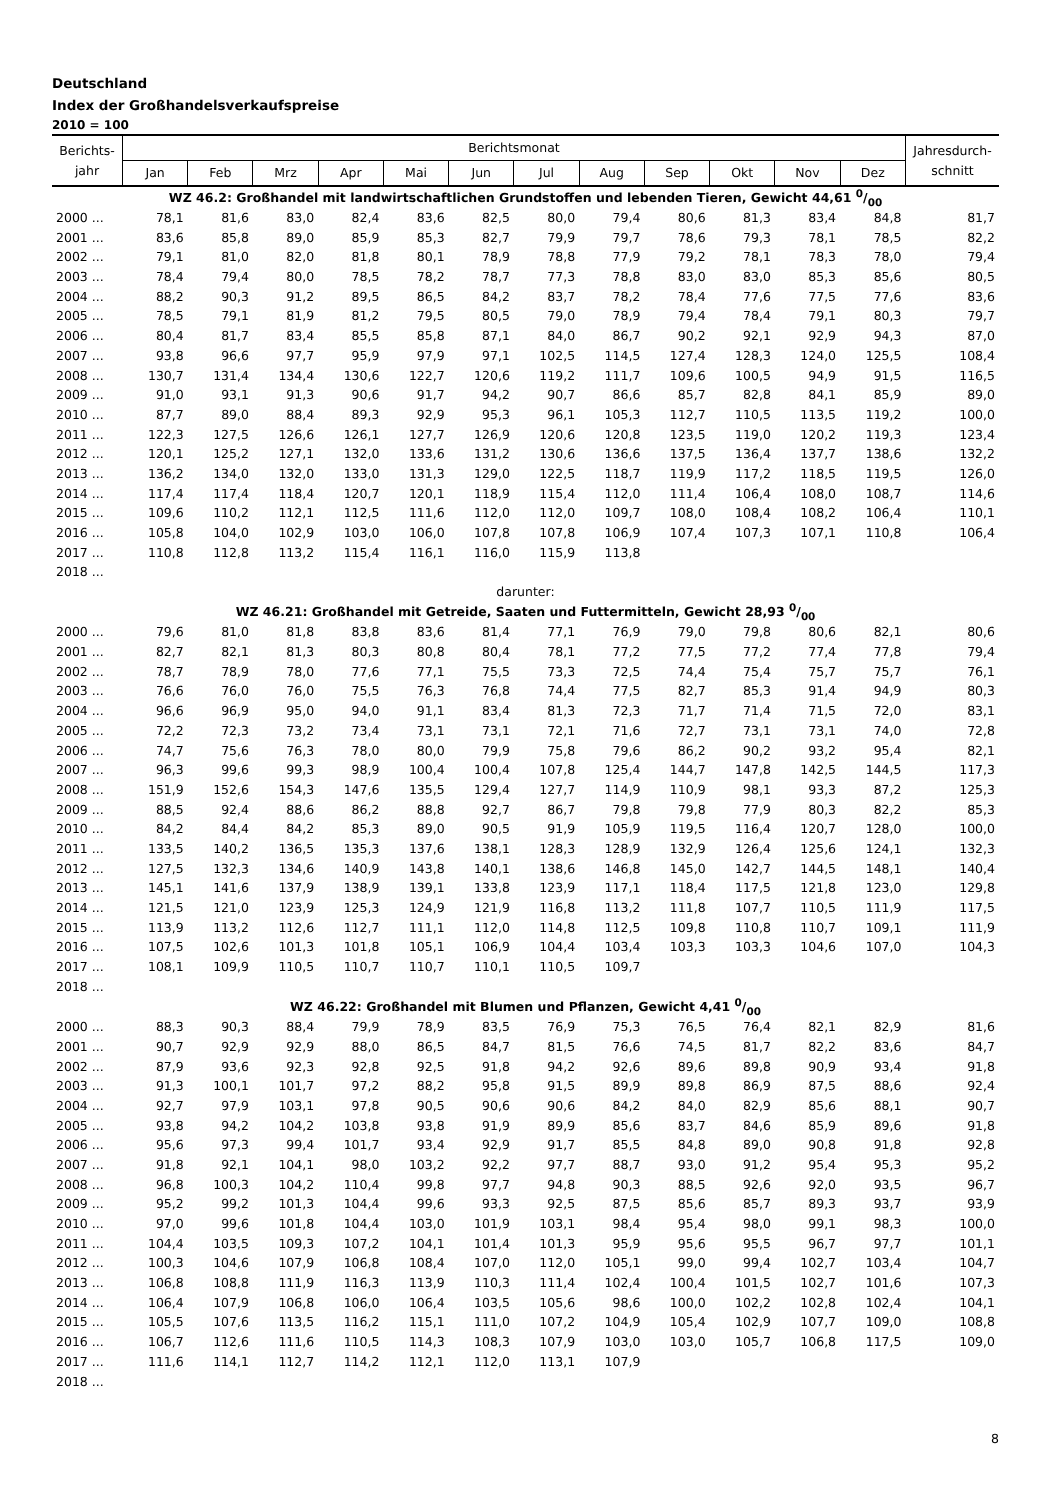Deutschland
Index der Großhandelsverkaufspreise
2010 = 100
| Berichts- jahr | Berichtsmonat | | | | | | | | | | | | Jahresdurch- schnitt |
| --- | --- | --- | --- | --- | --- | --- | --- | --- | --- | --- | --- | --- | --- |
| | Jan | Feb | Mrz | Apr | Mai | Jun | Jul | Aug | Sep | Okt | Nov | Dez | |
| WZ 46.2: Großhandel mit landwirtschaftlichen Grundstoffen und lebenden Tieren, Gewicht 44,61 0/00 | | | | | | | | | | | | | |
| 2000 ... | 78,1 | 81,6 | 83,0 | 82,4 | 83,6 | 82,5 | 80,0 | 79,4 | 80,6 | 81,3 | 83,4 | 84,8 | 81,7 |
| 2001 ... | 83,6 | 85,8 | 89,0 | 85,9 | 85,3 | 82,7 | 79,9 | 79,7 | 78,6 | 79,3 | 78,1 | 78,5 | 82,2 |
| 2002 ... | 79,1 | 81,0 | 82,0 | 81,8 | 80,1 | 78,9 | 78,8 | 77,9 | 79,2 | 78,1 | 78,3 | 78,0 | 79,4 |
| 2003 ... | 78,4 | 79,4 | 80,0 | 78,5 | 78,2 | 78,7 | 77,3 | 78,8 | 83,0 | 83,0 | 85,3 | 85,6 | 80,5 |
| 2004 ... | 88,2 | 90,3 | 91,2 | 89,5 | 86,5 | 84,2 | 83,7 | 78,2 | 78,4 | 77,6 | 77,5 | 77,6 | 83,6 |
| 2005 ... | 78,5 | 79,1 | 81,9 | 81,2 | 79,5 | 80,5 | 79,0 | 78,9 | 79,4 | 78,4 | 79,1 | 80,3 | 79,7 |
| 2006 ... | 80,4 | 81,7 | 83,4 | 85,5 | 85,8 | 87,1 | 84,0 | 86,7 | 90,2 | 92,1 | 92,9 | 94,3 | 87,0 |
| 2007 ... | 93,8 | 96,6 | 97,7 | 95,9 | 97,9 | 97,1 | 102,5 | 114,5 | 127,4 | 128,3 | 124,0 | 125,5 | 108,4 |
| 2008 ... | 130,7 | 131,4 | 134,4 | 130,6 | 122,7 | 120,6 | 119,2 | 111,7 | 109,6 | 100,5 | 94,9 | 91,5 | 116,5 |
| 2009 ... | 91,0 | 93,1 | 91,3 | 90,6 | 91,7 | 94,2 | 90,7 | 86,6 | 85,7 | 82,8 | 84,1 | 85,9 | 89,0 |
| 2010 ... | 87,7 | 89,0 | 88,4 | 89,3 | 92,9 | 95,3 | 96,1 | 105,3 | 112,7 | 110,5 | 113,5 | 119,2 | 100,0 |
| 2011 ... | 122,3 | 127,5 | 126,6 | 126,1 | 127,7 | 126,9 | 120,6 | 120,8 | 123,5 | 119,0 | 120,2 | 119,3 | 123,4 |
| 2012 ... | 120,1 | 125,2 | 127,1 | 132,0 | 133,6 | 131,2 | 130,6 | 136,6 | 137,5 | 136,4 | 137,7 | 138,6 | 132,2 |
| 2013 ... | 136,2 | 134,0 | 132,0 | 133,0 | 131,3 | 129,0 | 122,5 | 118,7 | 119,9 | 117,2 | 118,5 | 119,5 | 126,0 |
| 2014 ... | 117,4 | 117,4 | 118,4 | 120,7 | 120,1 | 118,9 | 115,4 | 112,0 | 111,4 | 106,4 | 108,0 | 108,7 | 114,6 |
| 2015 ... | 109,6 | 110,2 | 112,1 | 112,5 | 111,6 | 112,0 | 112,0 | 109,7 | 108,0 | 108,4 | 108,2 | 106,4 | 110,1 |
| 2016 ... | 105,8 | 104,0 | 102,9 | 103,0 | 106,0 | 107,8 | 107,8 | 106,9 | 107,4 | 107,3 | 107,1 | 110,8 | 106,4 |
| 2017 ... | 110,8 | 112,8 | 113,2 | 115,4 | 116,1 | 116,0 | 115,9 | 113,8 | | | | | |
| 2018 ... | | | | | | | | | | | | | |
| darunter: | | | | | | | | | | | | | |
| WZ 46.21: Großhandel mit Getreide, Saaten und Futtermitteln, Gewicht 28,93 0/00 | | | | | | | | | | | | | |
| 2000 ... | 79,6 | 81,0 | 81,8 | 83,8 | 83,6 | 81,4 | 77,1 | 76,9 | 79,0 | 79,8 | 80,6 | 82,1 | 80,6 |
| 2001 ... | 82,7 | 82,1 | 81,3 | 80,3 | 80,8 | 80,4 | 78,1 | 77,2 | 77,5 | 77,2 | 77,4 | 77,8 | 79,4 |
| 2002 ... | 78,7 | 78,9 | 78,0 | 77,6 | 77,1 | 75,5 | 73,3 | 72,5 | 74,4 | 75,4 | 75,7 | 75,7 | 76,1 |
| 2003 ... | 76,6 | 76,0 | 76,0 | 75,5 | 76,3 | 76,8 | 74,4 | 77,5 | 82,7 | 85,3 | 91,4 | 94,9 | 80,3 |
| 2004 ... | 96,6 | 96,9 | 95,0 | 94,0 | 91,1 | 83,4 | 81,3 | 72,3 | 71,7 | 71,4 | 71,5 | 72,0 | 83,1 |
| 2005 ... | 72,2 | 72,3 | 73,2 | 73,4 | 73,1 | 73,1 | 72,1 | 71,6 | 72,7 | 73,1 | 73,1 | 74,0 | 72,8 |
| 2006 ... | 74,7 | 75,6 | 76,3 | 78,0 | 80,0 | 79,9 | 75,8 | 79,6 | 86,2 | 90,2 | 93,2 | 95,4 | 82,1 |
| 2007 ... | 96,3 | 99,6 | 99,3 | 98,9 | 100,4 | 100,4 | 107,8 | 125,4 | 144,7 | 147,8 | 142,5 | 144,5 | 117,3 |
| 2008 ... | 151,9 | 152,6 | 154,3 | 147,6 | 135,5 | 129,4 | 127,7 | 114,9 | 110,9 | 98,1 | 93,3 | 87,2 | 125,3 |
| 2009 ... | 88,5 | 92,4 | 88,6 | 86,2 | 88,8 | 92,7 | 86,7 | 79,8 | 79,8 | 77,9 | 80,3 | 82,2 | 85,3 |
| 2010 ... | 84,2 | 84,4 | 84,2 | 85,3 | 89,0 | 90,5 | 91,9 | 105,9 | 119,5 | 116,4 | 120,7 | 128,0 | 100,0 |
| 2011 ... | 133,5 | 140,2 | 136,5 | 135,3 | 137,6 | 138,1 | 128,3 | 128,9 | 132,9 | 126,4 | 125,6 | 124,1 | 132,3 |
| 2012 ... | 127,5 | 132,3 | 134,6 | 140,9 | 143,8 | 140,1 | 138,6 | 146,8 | 145,0 | 142,7 | 144,5 | 148,1 | 140,4 |
| 2013 ... | 145,1 | 141,6 | 137,9 | 138,9 | 139,1 | 133,8 | 123,9 | 117,1 | 118,4 | 117,5 | 121,8 | 123,0 | 129,8 |
| 2014 ... | 121,5 | 121,0 | 123,9 | 125,3 | 124,9 | 121,9 | 116,8 | 113,2 | 111,8 | 107,7 | 110,5 | 111,9 | 117,5 |
| 2015 ... | 113,9 | 113,2 | 112,6 | 112,7 | 111,1 | 112,0 | 114,8 | 112,5 | 109,8 | 110,8 | 110,7 | 109,1 | 111,9 |
| 2016 ... | 107,5 | 102,6 | 101,3 | 101,8 | 105,1 | 106,9 | 104,4 | 103,4 | 103,3 | 103,3 | 104,6 | 107,0 | 104,3 |
| 2017 ... | 108,1 | 109,9 | 110,5 | 110,7 | 110,7 | 110,1 | 110,5 | 109,7 | | | | | |
| 2018 ... | | | | | | | | | | | | | |
| WZ 46.22: Großhandel mit Blumen und Pflanzen, Gewicht 4,41 0/00 | | | | | | | | | | | | | |
| 2000 ... | 88,3 | 90,3 | 88,4 | 79,9 | 78,9 | 83,5 | 76,9 | 75,3 | 76,5 | 76,4 | 82,1 | 82,9 | 81,6 |
| 2001 ... | 90,7 | 92,9 | 92,9 | 88,0 | 86,5 | 84,7 | 81,5 | 76,6 | 74,5 | 81,7 | 82,2 | 83,6 | 84,7 |
| 2002 ... | 87,9 | 93,6 | 92,3 | 92,8 | 92,5 | 91,8 | 94,2 | 92,6 | 89,6 | 89,8 | 90,9 | 93,4 | 91,8 |
| 2003 ... | 91,3 | 100,1 | 101,7 | 97,2 | 88,2 | 95,8 | 91,5 | 89,9 | 89,8 | 86,9 | 87,5 | 88,6 | 92,4 |
| 2004 ... | 92,7 | 97,9 | 103,1 | 97,8 | 90,5 | 90,6 | 90,6 | 84,2 | 84,0 | 82,9 | 85,6 | 88,1 | 90,7 |
| 2005 ... | 93,8 | 94,2 | 104,2 | 103,8 | 93,8 | 91,9 | 89,9 | 85,6 | 83,7 | 84,6 | 85,9 | 89,6 | 91,8 |
| 2006 ... | 95,6 | 97,3 | 99,4 | 101,7 | 93,4 | 92,9 | 91,7 | 85,5 | 84,8 | 89,0 | 90,8 | 91,8 | 92,8 |
| 2007 ... | 91,8 | 92,1 | 104,1 | 98,0 | 103,2 | 92,2 | 97,7 | 88,7 | 93,0 | 91,2 | 95,4 | 95,3 | 95,2 |
| 2008 ... | 96,8 | 100,3 | 104,2 | 110,4 | 99,8 | 97,7 | 94,8 | 90,3 | 88,5 | 92,6 | 92,0 | 93,5 | 96,7 |
| 2009 ... | 95,2 | 99,2 | 101,3 | 104,4 | 99,6 | 93,3 | 92,5 | 87,5 | 85,6 | 85,7 | 89,3 | 93,7 | 93,9 |
| 2010 ... | 97,0 | 99,6 | 101,8 | 104,4 | 103,0 | 101,9 | 103,1 | 98,4 | 95,4 | 98,0 | 99,1 | 98,3 | 100,0 |
| 2011 ... | 104,4 | 103,5 | 109,3 | 107,2 | 104,1 | 101,4 | 101,3 | 95,9 | 95,6 | 95,5 | 96,7 | 97,7 | 101,1 |
| 2012 ... | 100,3 | 104,6 | 107,9 | 106,8 | 108,4 | 107,0 | 112,0 | 105,1 | 99,0 | 99,4 | 102,7 | 103,4 | 104,7 |
| 2013 ... | 106,8 | 108,8 | 111,9 | 116,3 | 113,9 | 110,3 | 111,4 | 102,4 | 100,4 | 101,5 | 102,7 | 101,6 | 107,3 |
| 2014 ... | 106,4 | 107,9 | 106,8 | 106,0 | 106,4 | 103,5 | 105,6 | 98,6 | 100,0 | 102,2 | 102,8 | 102,4 | 104,1 |
| 2015 ... | 105,5 | 107,6 | 113,5 | 116,2 | 115,1 | 111,0 | 107,2 | 104,9 | 105,4 | 102,9 | 107,7 | 109,0 | 108,8 |
| 2016 ... | 106,7 | 112,6 | 111,6 | 110,5 | 114,3 | 108,3 | 107,9 | 103,0 | 103,0 | 105,7 | 106,8 | 117,5 | 109,0 |
| 2017 ... | 111,6 | 114,1 | 112,7 | 114,2 | 112,1 | 112,0 | 113,1 | 107,9 | | | | | |
| 2018 ... | | | | | | | | | | | | | |
8